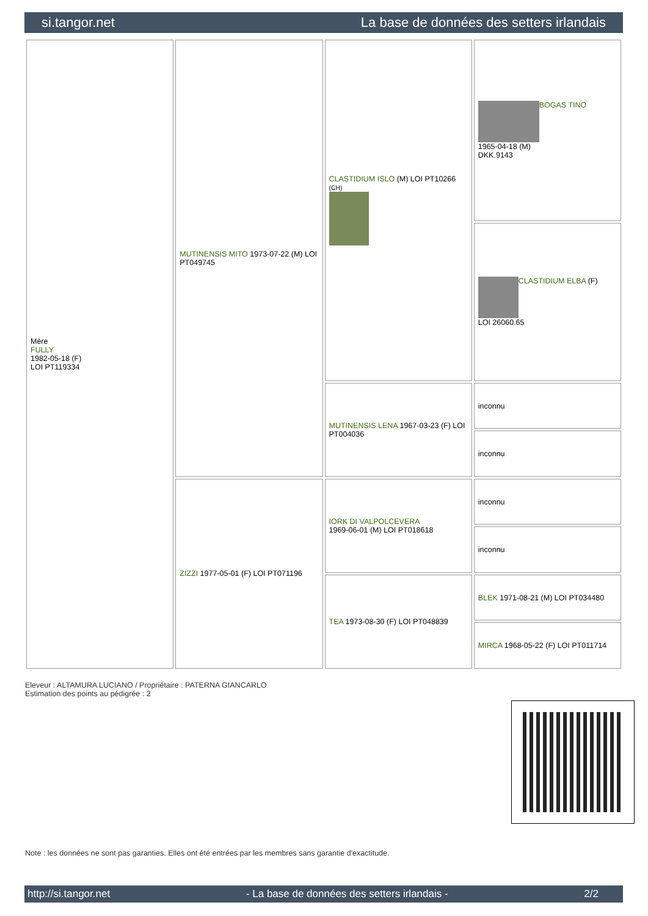si.tangor.net La base de données des setters irlandais
| Mère FULLY 1982-05-18 (F) LOI PT119334 | MUTINENSIS MITO 1973-07-22 (M) LOI PT049745 | CLASTIDIUM ISLO (M) LOI PT10266 (CH) | BOGAS TINO 1965-04-18 (M) DKK.9143 |
| | | | CLASTIDIUM ELBA (F) LOI 26060.65 |
| | | MUTINENSIS LENA 1967-03-23 (F) LOI PT004036 | inconnu |
| | | | inconnu |
| | ZIZZI 1977-05-01 (F) LOI PT071196 | IORK DI VALPOLCEVERA 1969-06-01 (M) LOI PT018618 | inconnu |
| | | | inconnu |
| | | TEA 1973-08-30 (F) LOI PT048839 | BLEK 1971-08-21 (M) LOI PT034480 |
| | | | MIRCA 1968-05-22 (F) LOI PT011714 |
Eleveur : ALTAMURA LUCIANO / Propriétaire : PATERNA GIANCARLO
Estimation des points au pédigrée : 2
Note : les données ne sont pas garanties. Elles ont été entrées par les membres sans garantie d'exactitude.
http://si.tangor.net - La base de données des setters irlandais - 2/2